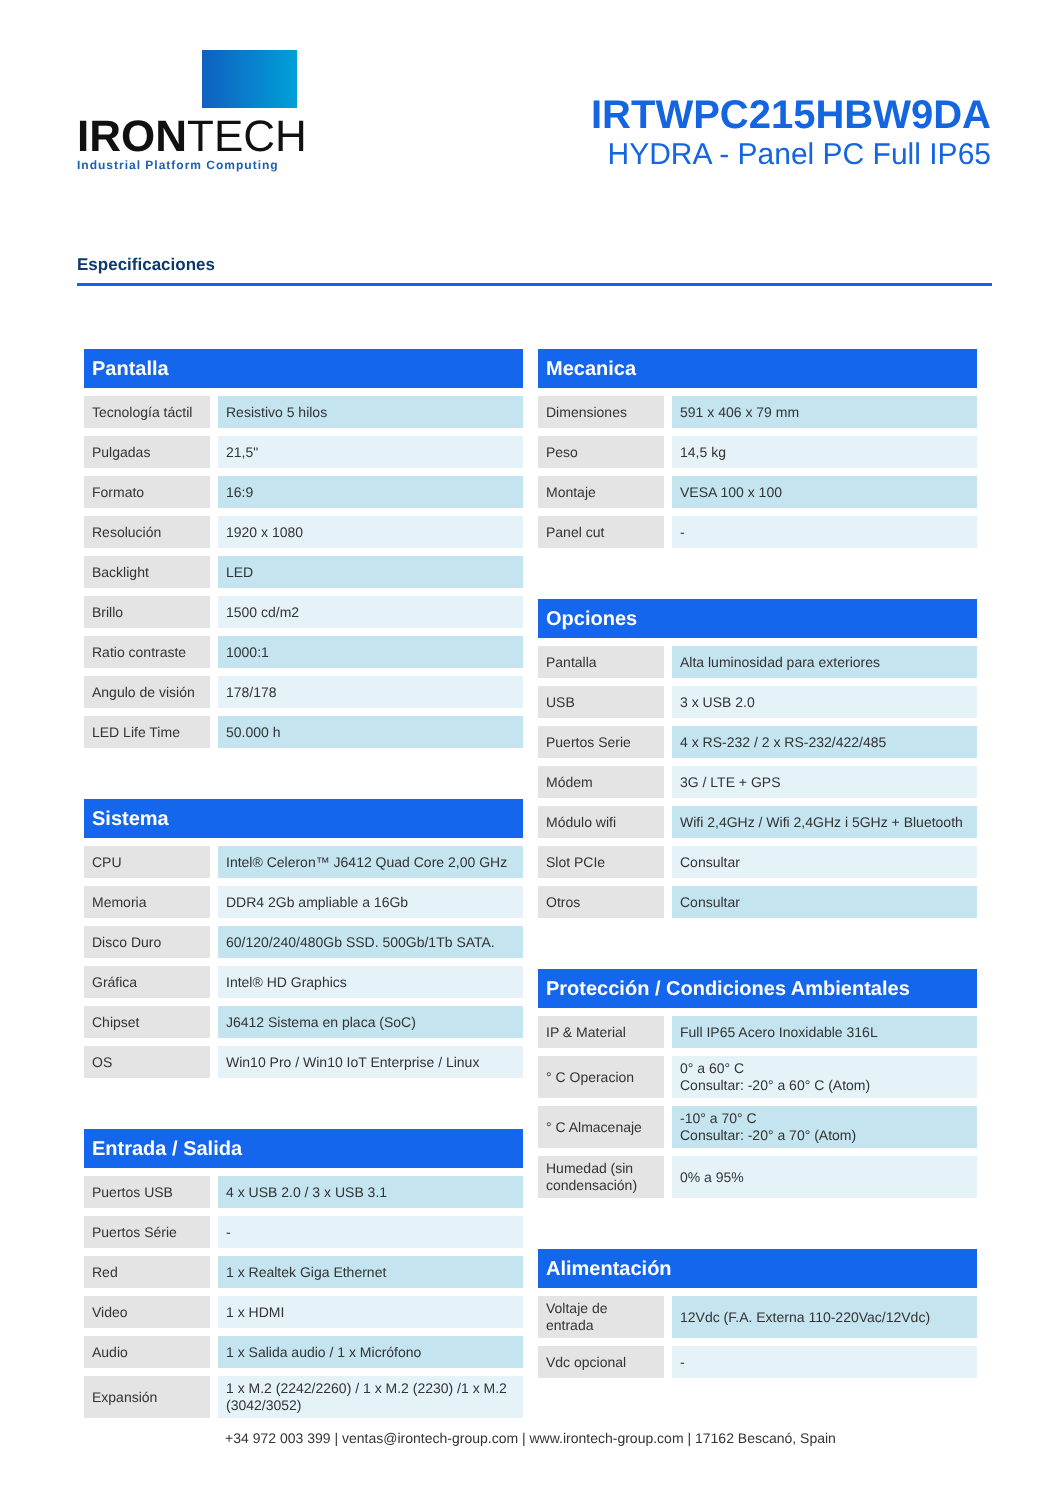IRONTECH
Industrial Platform Computing
IRTWPC215HBW9DA
HYDRA - Panel PC Full IP65
Especificaciones
| Pantalla | |
| --- | --- |
| Tecnología táctil | Resistivo 5 hilos |
| Pulgadas | 21,5" |
| Formato | 16:9 |
| Resolución | 1920 x 1080 |
| Backlight | LED |
| Brillo | 1500 cd/m2 |
| Ratio contraste | 1000:1 |
| Angulo de visión | 178/178 |
| LED Life Time | 50.000 h |
| Sistema | |
| --- | --- |
| CPU | Intel® Celeron™ J6412 Quad Core 2,00 GHz |
| Memoria | DDR4 2Gb ampliable a 16Gb |
| Disco Duro | 60/120/240/480Gb SSD. 500Gb/1Tb SATA. |
| Gráfica | Intel® HD Graphics |
| Chipset | J6412 Sistema en placa (SoC) |
| OS | Win10 Pro / Win10 IoT Enterprise / Linux |
| Entrada / Salida | |
| --- | --- |
| Puertos USB | 4 x USB 2.0 / 3 x USB 3.1 |
| Puertos Série | - |
| Red | 1 x Realtek Giga Ethernet |
| Video | 1 x HDMI |
| Audio | 1 x Salida audio / 1 x Micrófono |
| Expansión | 1 x M.2 (2242/2260) / 1 x M.2 (2230) /1 x M.2 (3042/3052) |
| Mecanica | |
| --- | --- |
| Dimensiones | 591 x 406 x 79 mm |
| Peso | 14,5 kg |
| Montaje | VESA 100 x 100 |
| Panel cut | - |
| Opciones | |
| --- | --- |
| Pantalla | Alta luminosidad para exteriores |
| USB | 3 x USB 2.0 |
| Puertos Serie | 4 x RS-232 / 2 x RS-232/422/485 |
| Módem | 3G / LTE + GPS |
| Módulo wifi | Wifi 2,4GHz / Wifi 2,4GHz i 5GHz + Bluetooth |
| Slot PCIe | Consultar |
| Otros | Consultar |
| Protección / Condiciones Ambientales | |
| --- | --- |
| IP & Material | Full IP65 Acero Inoxidable 316L |
| ° C Operacion | 0° a 60° C Consultar: -20° a 60° C (Atom) |
| ° C Almacenaje | -10° a 70° C Consultar: -20° a 70° (Atom) |
| Humedad (sin condensación) | 0% a 95% |
| Alimentación | |
| --- | --- |
| Voltaje de entrada | 12Vdc (F.A. Externa 110-220Vac/12Vdc) |
| Vdc opcional | - |
+34 972 003 399 | ventas@irontech-group.com | www.irontech-group.com | 17162 Bescanó, Spain